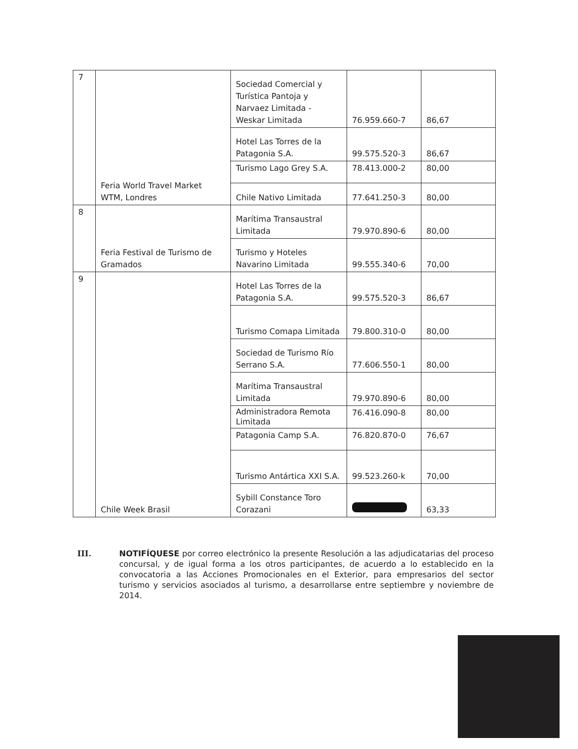| 7 | Feria World Travel Market WTM, Londres | Sociedad Comercial y Turística Pantoja y Narvaez Limitada - Weskar Limitada | 76.959.660-7 | 86,67 |
| | | Hotel Las Torres de la Patagonia S.A. | 99.575.520-3 | 86,67 |
| | | Turismo Lago Grey S.A. | 78.413.000-2 | 80,00 |
| | | Chile Nativo Limitada | 77.641.250-3 | 80,00 |
| 8 | Feria Festival de Turismo de Gramados | Marítima Transaustral Limitada | 79.970.890-6 | 80,00 |
| | | Turismo y Hoteles Navarino Limitada | 99.555.340-6 | 70,00 |
| 9 | Chile Week Brasil | Hotel Las Torres de la Patagonia S.A. | 99.575.520-3 | 86,67 |
| | | Turismo Comapa Limitada | 79.800.310-0 | 80,00 |
| | | Sociedad de Turismo Río Serrano S.A. | 77.606.550-1 | 80,00 |
| | | Marítima Transaustral Limitada | 79.970.890-6 | 80,00 |
| | | Administradora Remota Limitada | 76.416.090-8 | 80,00 |
| | | Patagonia Camp S.A. | 76.820.870-0 | 76,67 |
| | | Turismo Antártica XXI S.A. | 99.523.260-k | 70,00 |
| | | Sybill Constance Toro Corazani | | 63,33 |
III. NOTIFÍQUESE por correo electrónico la presente Resolución a las adjudicatarias del proceso concursal, y de igual forma a los otros participantes, de acuerdo a lo establecido en la convocatoria a las Acciones Promocionales en el Exterior, para empresarios del sector turismo y servicios asociados al turismo, a desarrollarse entre septiembre y noviembre de 2014.